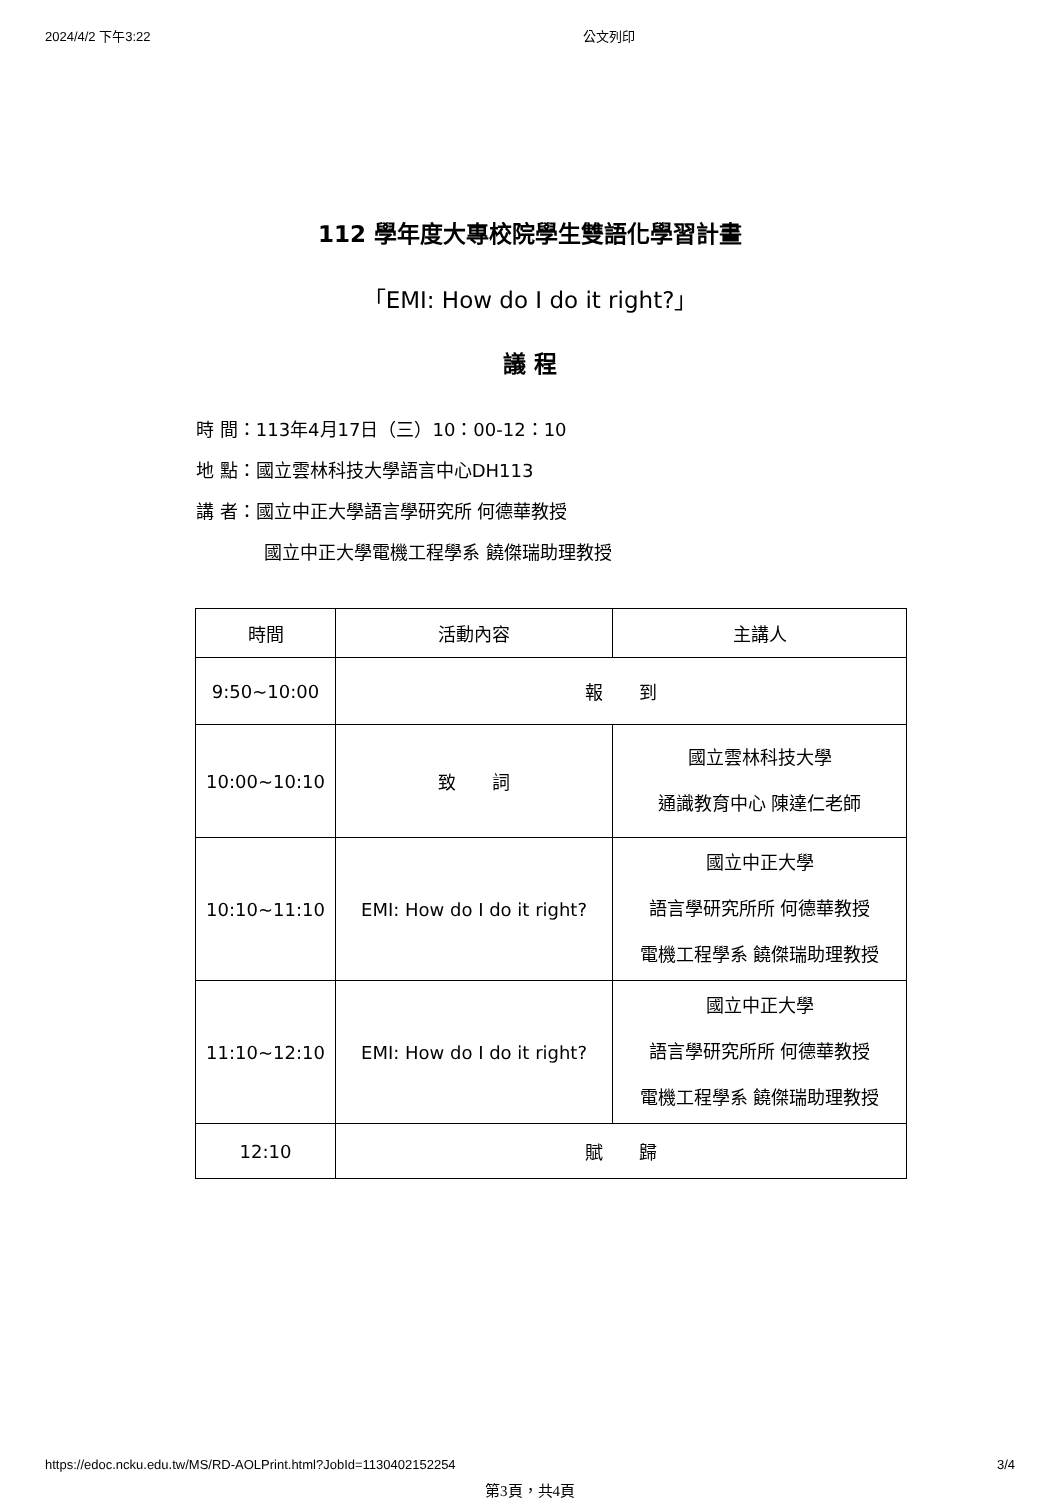2024/4/2 下午3:22 公文列印
112 學年度大專校院學生雙語化學習計畫
「EMI: How do I do it right?」
議 程
時 間：113年4月17日（三）10：00-12：10
地 點：國立雲林科技大學語言中心DH113
講 者：國立中正大學語言學研究所 何德華教授
國立中正大學電機工程學系 饒傑瑞助理教授
| 時間 | 活動內容 | 主講人 |
| --- | --- | --- |
| 9:50~10:00 | 報 到 | |
| 10:00~10:10 | 致 詞 | 國立雲林科技大學 通識教育中心 陳達仁老師 |
| 10:10~11:10 | EMI: How do I do it right? | 國立中正大學 語言學研究所所 何德華教授 電機工程學系 饒傑瑞助理教授 |
| 11:10~12:10 | EMI: How do I do it right? | 國立中正大學 語言學研究所所 何德華教授 電機工程學系 饒傑瑞助理教授 |
| 12:10 | 賦 歸 | |
第3頁，共4頁
https://edoc.ncku.edu.tw/MS/RD-AOLPrint.html?JobId=1130402152254 3/4